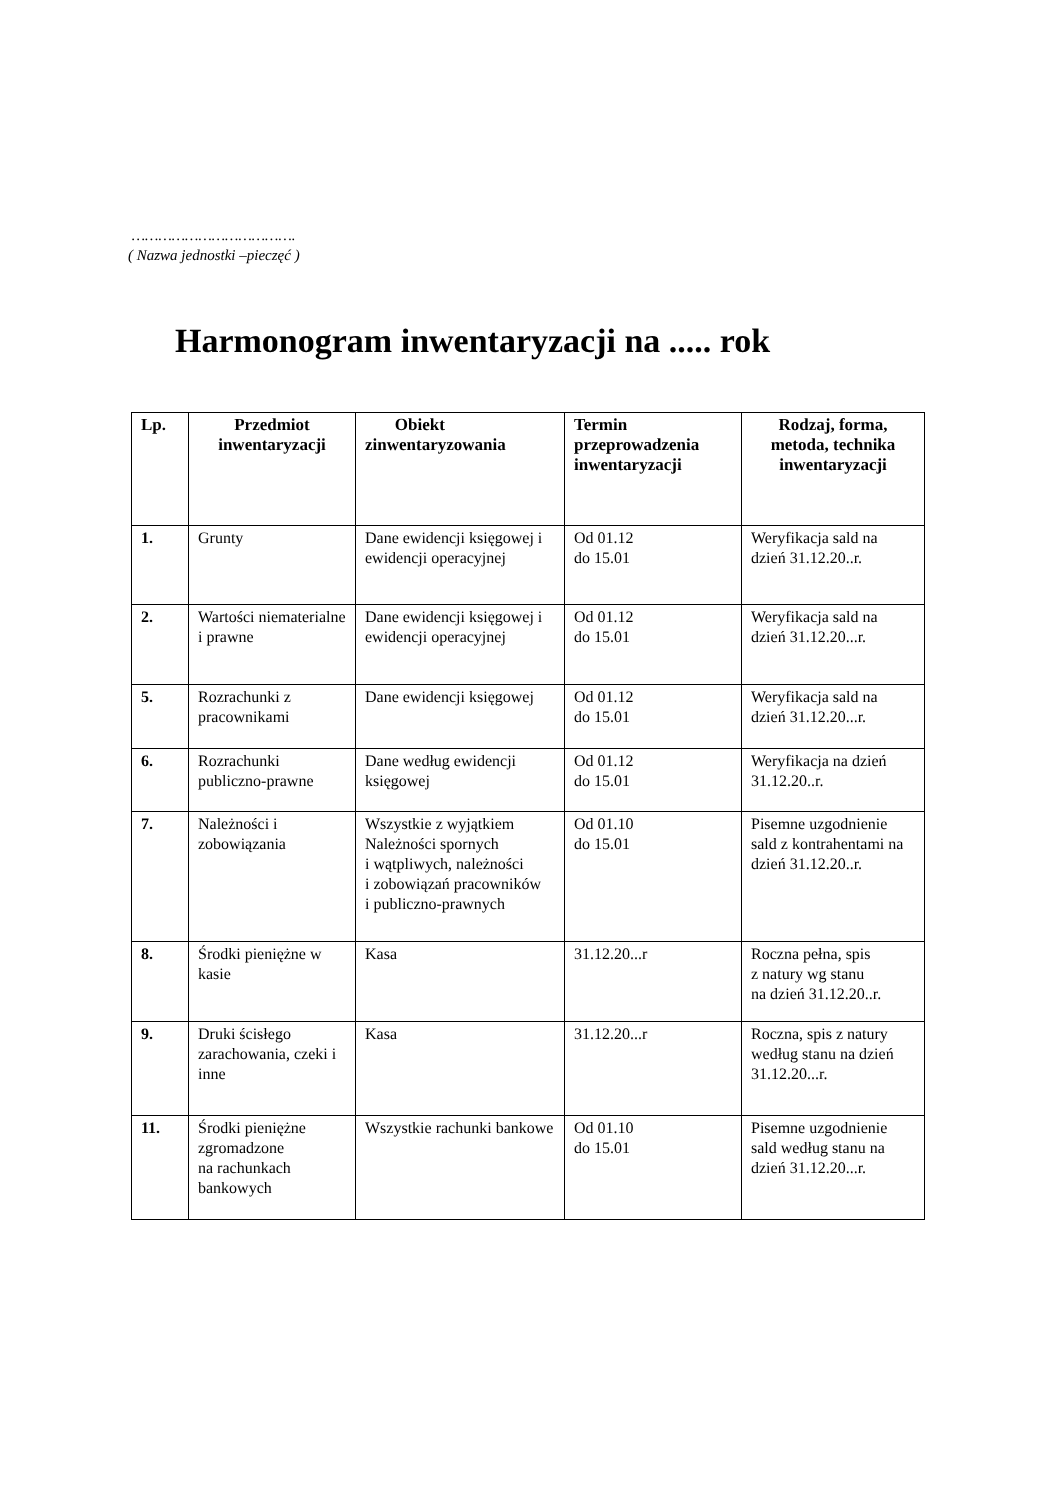……………………………….
( Nazwa jednostki –pieczęć )
Harmonogram inwentaryzacji na ..... rok
| Lp. | Przedmiot inwentaryzacji | Obiekt zinwentaryzowania | Termin przeprowadzenia inwentaryzacji | Rodzaj, forma, metoda, technika inwentaryzacji |
| --- | --- | --- | --- | --- |
| 1. | Grunty | Dane ewidencji księgowej i ewidencji operacyjnej | Od 01.12 do 15.01 | Weryfikacja sald na dzień 31.12.20..r. |
| 2. | Wartości niematerialne i prawne | Dane ewidencji księgowej i ewidencji operacyjnej | Od 01.12 do 15.01 | Weryfikacja sald na dzień 31.12.20...r. |
| 5. | Rozrachunki z pracownikami | Dane ewidencji księgowej | Od 01.12 do 15.01 | Weryfikacja sald na dzień 31.12.20...r. |
| 6. | Rozrachunki publiczno-prawne | Dane według ewidencji księgowej | Od 01.12 do 15.01 | Weryfikacja na dzień 31.12.20..r. |
| 7. | Należności i zobowiązania | Wszystkie z wyjątkiem Należności spornych i wątpliwych, należności i zobowiązań pracowników i publiczno-prawnych | Od 01.10 do 15.01 | Pisemne uzgodnienie sald z kontrahentami na dzień 31.12.20..r. |
| 8. | Środki pieniężne w kasie | Kasa | 31.12.20...r | Roczna pełna, spis z natury wg stanu na dzień 31.12.20..r. |
| 9. | Druki ścisłego zarachowania, czeki i inne | Kasa | 31.12.20...r | Roczna, spis z natury według stanu na dzień 31.12.20...r. |
| 11. | Środki pieniężne zgromadzone na rachunkach bankowych | Wszystkie rachunki bankowe | Od 01.10 do 15.01 | Pisemne uzgodnienie sald według stanu na dzień 31.12.20...r. |